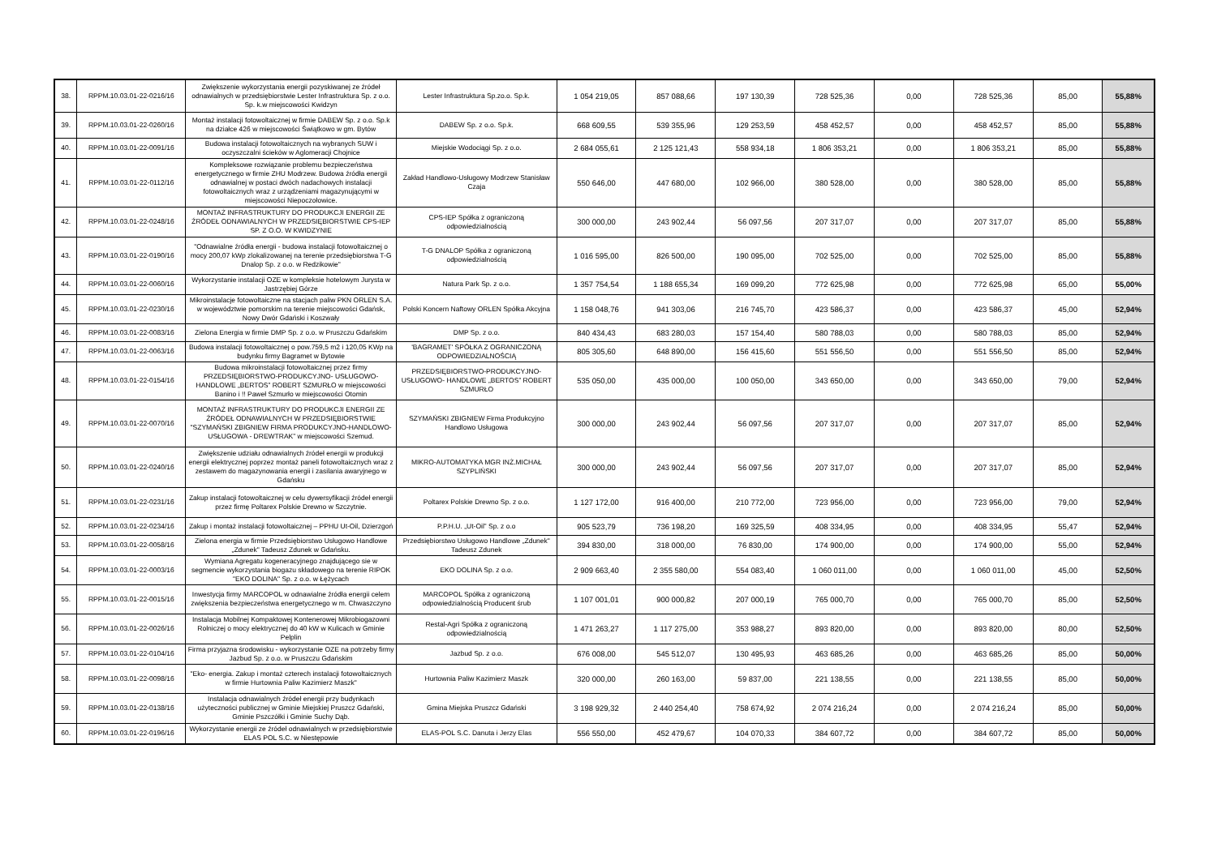| 38. | RPPM.10.03.01-22-0216/16 | Zwiększenie wykorzystania energii pozyskiwanej ze źródeł odnawialnych w przedsiębiorstwie Lester Infrastruktura Sp. z o.o. Sp. k.w miejscowości Kwidzyn | Lester Infrastruktura Sp.zo.o. Sp.k. | 1 054 219,05 | 857 088,66 | 197 130,39 | 728 525,36 | 0,00 | 728 525,36 | 85,00 | 55,88% |
| 39. | RPPM.10.03.01-22-0260/16 | Montaż instalacji fotowoltaicznej w firmie DABEW Sp. z o.o. Sp.k na działce 426 w miejscowości Świątkowo w gm. Bytów | DABEW Sp. z o.o. Sp.k. | 668 609,55 | 539 355,96 | 129 253,59 | 458 452,57 | 0,00 | 458 452,57 | 85,00 | 55,88% |
| 40. | RPPM.10.03.01-22-0091/16 | Budowa instalacji fotowoltaicznych na wybranych SUW i oczyszczalni ścieków w Aglomeracji Chojnice | Miejskie Wodociągi Sp. z o.o. | 2 684 055,61 | 2 125 121,43 | 558 934,18 | 1 806 353,21 | 0,00 | 1 806 353,21 | 85,00 | 55,88% |
| 41. | RPPM.10.03.01-22-0112/16 | Kompleksowe rozwiązanie problemu bezpieczeństwa energetycznego w firmie ZHU Modrzew. Budowa źródła energii odnawialnej w postaci dwóch nadachowych instalacji fotowoltaicznych wraz z urządzeniami magazynującymi w miejscowości Niepoczołowice. | Zakład Handlowo-Usługowy Modrzew Stanisław Czaja | 550 646,00 | 447 680,00 | 102 966,00 | 380 528,00 | 0,00 | 380 528,00 | 85,00 | 55,88% |
| 42. | RPPM.10.03.01-22-0248/16 | MONTAŻ INFRASTRUKTURY DO PRODUKCJI ENERGII ZE ŹRÓDEŁ ODNAWIALNYCH W PRZEDSIĘBIORSTWIE CPS-IEP SP. Z O.O. W KWIDZYNIE | CPS-IEP Spółka z ograniczoną odpowiedzialnością | 300 000,00 | 243 902,44 | 56 097,56 | 207 317,07 | 0,00 | 207 317,07 | 85,00 | 55,88% |
| 43. | RPPM.10.03.01-22-0190/16 | "Odnawialne źródła energii - budowa instalacji fotowoltaicznej o mocy 200,07 kWp zlokalizowanej na terenie przedsiębiorstwa T-G Dnalop Sp. z o.o. w Redzikowie" | T-G DNALOP Spółka z ograniczoną odpowiedzialnością | 1 016 595,00 | 826 500,00 | 190 095,00 | 702 525,00 | 0,00 | 702 525,00 | 85,00 | 55,88% |
| 44. | RPPM.10.03.01-22-0060/16 | Wykorzystanie instalacji OZE w kompleksie hotelowym Jurysta w Jastrzębiej Górze | Natura Park Sp. z o.o. | 1 357 754,54 | 1 188 655,34 | 169 099,20 | 772 625,98 | 0,00 | 772 625,98 | 65,00 | 55,00% |
| 45. | RPPM.10.03.01-22-0230/16 | Mikroinstalacje fotowoltaiczne na stacjach paliw PKN ORLEN S.A. w województwie pomorskim na terenie miejscowości Gdańsk, Nowy Dwór Gdański i Koszwały | Polski Koncern Naftowy ORLEN Spółka Akcyjna | 1 158 048,76 | 941 303,06 | 216 745,70 | 423 586,37 | 0,00 | 423 586,37 | 45,00 | 52,94% |
| 46. | RPPM.10.03.01-22-0083/16 | Zielona Energia w firmie DMP Sp. z o.o. w Pruszczu Gdańskim | DMP Sp. z o.o. | 840 434,43 | 683 280,03 | 157 154,40 | 580 788,03 | 0,00 | 580 788,03 | 85,00 | 52,94% |
| 47. | RPPM.10.03.01-22-0063/16 | Budowa instalacji fotowoltaicznej o pow.759,5 m2 i 120,05 KWp na budynku firmy Bagramet w Bytowie | 'BAGRAMET' SPÓŁKA Z OGRANICZONĄ ODPOWIEDZIALNOŚCIĄ | 805 305,60 | 648 890,00 | 156 415,60 | 551 556,50 | 0,00 | 551 556,50 | 85,00 | 52,94% |
| 48. | RPPM.10.03.01-22-0154/16 | Budowa mikroinstalacji fotowoltaicznej przez firmy PRZEDSIĘBIORSTWO-PRODUKCYJNO- USŁUGOWO- HANDLOWE „BERTOS” ROBERT SZMURŁO w miejscowości Banino i !! Paweł Szmurło w miejscowości Otomin | PRZEDSIĘBIORSTWO-PRODUKCYJNO-USŁUGOWO- HANDLOWE „BERTOS” ROBERT SZMURŁO | 535 050,00 | 435 000,00 | 100 050,00 | 343 650,00 | 0,00 | 343 650,00 | 79,00 | 52,94% |
| 49. | RPPM.10.03.01-22-0070/16 | MONTAŻ INFRASTRUKTURY DO PRODUKCJI ENERGII ZE ŹRÓDEŁ ODNAWIALNYCH W PRZEDSIĘBIORSTWIE "SZYMAŃSKI ZBIGNIEW FIRMA PRODUKCYJNO-HANDLOWO-USŁUGOWA - DREWTRAK” w miejscowości Szemud. | SZYMAŃSKI ZBIGNIEW Firma Produkcyjno Handlowo Usługowa | 300 000,00 | 243 902,44 | 56 097,56 | 207 317,07 | 0,00 | 207 317,07 | 85,00 | 52,94% |
| 50. | RPPM.10.03.01-22-0240/16 | Zwiększenie udziału odnawialnych źródeł energii w produkcji energii elektrycznej poprzez montaż paneli fotowoltaicznych wraz z zestawem do magazynowania energii i zasilania awaryjnego w Gdańsku | MIKRO-AUTOMATYKA MGR INŻ.MICHAŁ SZYPLIŃSKI | 300 000,00 | 243 902,44 | 56 097,56 | 207 317,07 | 0,00 | 207 317,07 | 85,00 | 52,94% |
| 51. | RPPM.10.03.01-22-0231/16 | Zakup instalacji fotowoltaicznej w celu dywersyfikacji źródeł energii przez firmę Poltarex Polskie Drewno w Szczytnie. | Poltarex Polskie Drewno Sp. z o.o. | 1 127 172,00 | 916 400,00 | 210 772,00 | 723 956,00 | 0,00 | 723 956,00 | 79,00 | 52,94% |
| 52. | RPPM.10.03.01-22-0234/16 | Zakup i montaż instalacji fotowoltaicznej – PPHU Ut-Oil, Dzierzgoń | P.P.H.U. „Ut-Oil” Sp. z o.o | 905 523,79 | 736 198,20 | 169 325,59 | 408 334,95 | 0,00 | 408 334,95 | 55,47 | 52,94% |
| 53. | RPPM.10.03.01-22-0058/16 | Zielona energia w firmie Przedsiębiorstwo Usługowo Handlowe „Zdunek" Tadeusz Zdunek w Gdańsku. | Przedsiębiorstwo Usługowo Handlowe „Zdunek" Tadeusz Zdunek | 394 830,00 | 318 000,00 | 76 830,00 | 174 900,00 | 0,00 | 174 900,00 | 55,00 | 52,94% |
| 54. | RPPM.10.03.01-22-0003/16 | Wymiana Agregatu kogeneracyjnego znajdującego sie w segmencie wykorzystania biogazu składowego na terenie RIPOK "EKO DOLINA" Sp. z o.o. w Łężycach | EKO DOLINA Sp. z o.o. | 2 909 663,40 | 2 355 580,00 | 554 083,40 | 1 060 011,00 | 0,00 | 1 060 011,00 | 45,00 | 52,50% |
| 55. | RPPM.10.03.01-22-0015/16 | Inwestycja firmy MARCOPOL w odnawialne źródła energii celem zwiększenia bezpieczeństwa energetycznego w m. Chwaszczyno | MARCOPOL Spółka z ograniczoną odpowiedzialnością Producent śrub | 1 107 001,01 | 900 000,82 | 207 000,19 | 765 000,70 | 0,00 | 765 000,70 | 85,00 | 52,50% |
| 56. | RPPM.10.03.01-22-0026/16 | Instalacja Mobilnej Kompaktowej Kontenerowej Mikrobiogazowni Rolniczej o mocy elektrycznej do 40 kW w Kulicach w Gminie Pelplin | Restal-Agri Spółka z ograniczoną odpowiedzialnością | 1 471 263,27 | 1 117 275,00 | 353 988,27 | 893 820,00 | 0,00 | 893 820,00 | 80,00 | 52,50% |
| 57. | RPPM.10.03.01-22-0104/16 | Firma przyjazna środowisku - wykorzystanie OZE na potrzeby firmy Jazbud Sp. z o.o. w Pruszczu Gdańskim | Jazbud Sp. z o.o. | 676 008,00 | 545 512,07 | 130 495,93 | 463 685,26 | 0,00 | 463 685,26 | 85,00 | 50,00% |
| 58. | RPPM.10.03.01-22-0098/16 | "Eko- energia. Zakup i montaż czterech instalacji fotowoltaicznych w firmie Hurtownia Paliw Kazimierz Maszk" | Hurtownia Paliw Kazimierz Maszk | 320 000,00 | 260 163,00 | 59 837,00 | 221 138,55 | 0,00 | 221 138,55 | 85,00 | 50,00% |
| 59. | RPPM.10.03.01-22-0138/16 | Instalacja odnawialnych źródeł energii przy budynkach użyteczności publicznej w Gminie Miejskiej Pruszcz Gdański, Gminie Pszczółki i Gminie Suchy Dąb. | Gmina Miejska Pruszcz Gdański | 3 198 929,32 | 2 440 254,40 | 758 674,92 | 2 074 216,24 | 0,00 | 2 074 216,24 | 85,00 | 50,00% |
| 60. | RPPM.10.03.01-22-0196/16 | Wykorzystanie energii ze źródeł odnawialnych w przedsiębiorstwie ELAS POL S.C. w Niestępowie | ELAS-POL S.C. Danuta i Jerzy Elas | 556 550,00 | 452 479,67 | 104 070,33 | 384 607,72 | 0,00 | 384 607,72 | 85,00 | 50,00% |